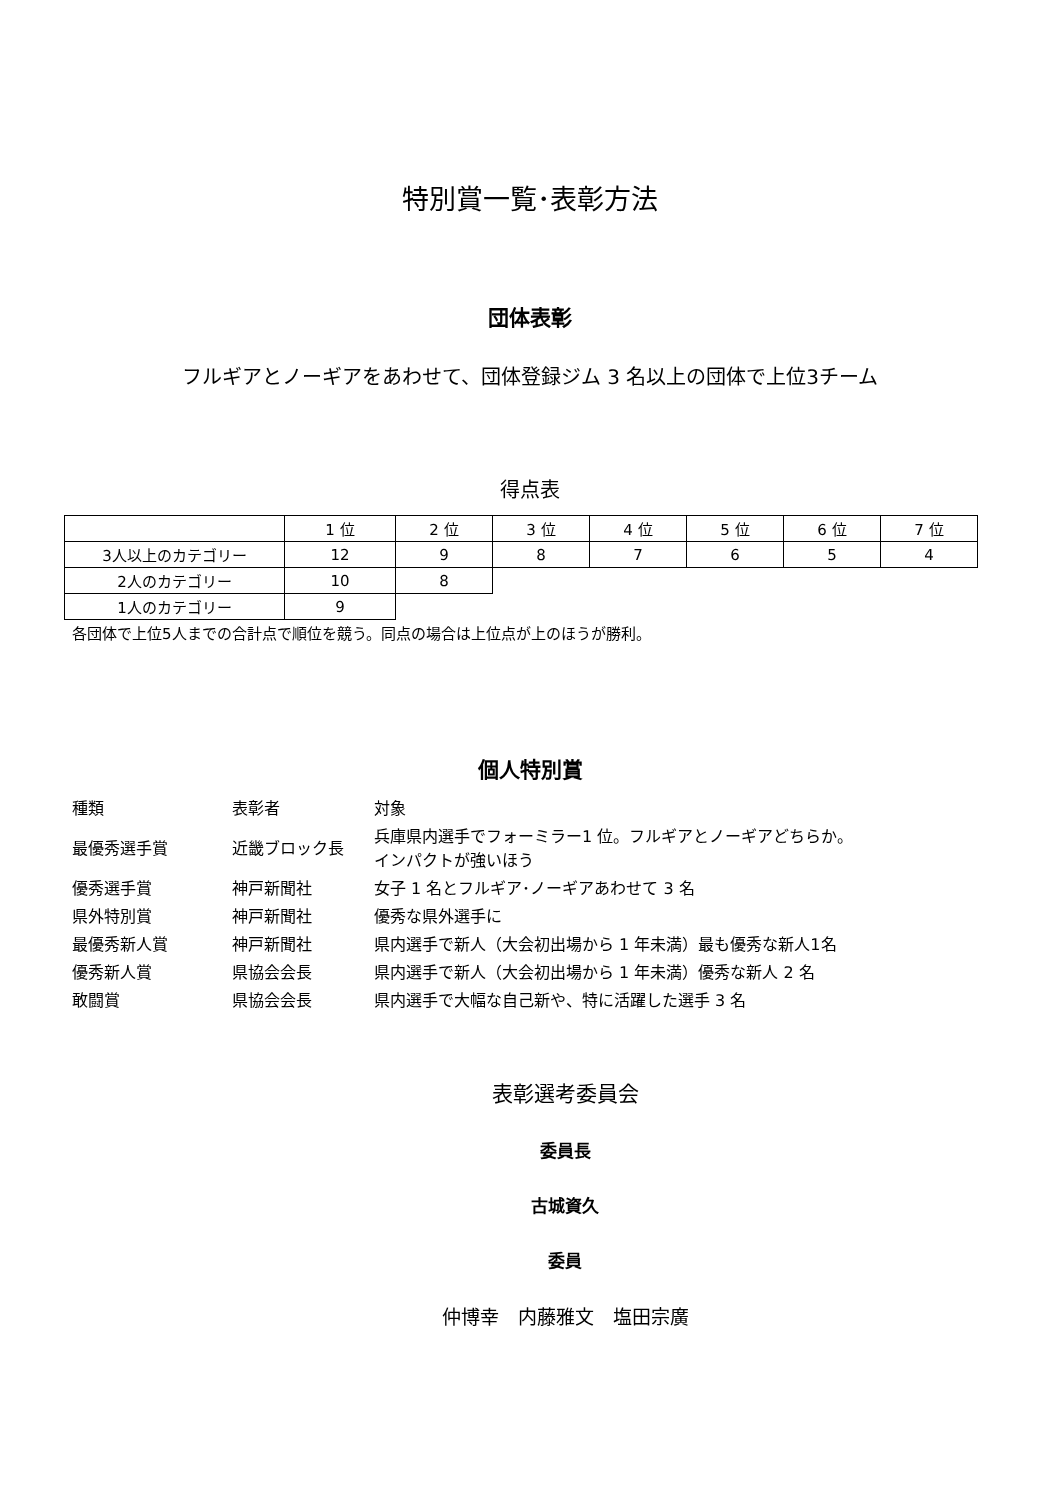特別賞一覧･表彰方法
団体表彰
フルギアとノーギアをあわせて、団体登録ジム 3 名以上の団体で上位3チーム
得点表
| | 1 位 | 2 位 | 3 位 | 4 位 | 5 位 | 6 位 | 7 位 |
| 3人以上のカテゴリー | 12 | 9 | 8 | 7 | 6 | 5 | 4 |
| 2人のカテゴリー | 10 | 8 | | | | | |
| 1人のカテゴリー | 9 | | | | | | |
各団体で上位5人までの合計点で順位を競う。同点の場合は上位点が上のほうが勝利。
個人特別賞
| 種類 | 表彰者 | 対象 |
| 最優秀選手賞 | 近畿ブロック長 | 兵庫県内選手でフォーミラー1 位。フルギアとノーギアどちらか。 インパクトが強いほう |
| 優秀選手賞 | 神戸新聞社 | 女子 1 名とフルギア･ノーギアあわせて 3 名 |
| 県外特別賞 | 神戸新聞社 | 優秀な県外選手に |
| 最優秀新人賞 | 神戸新聞社 | 県内選手で新人（大会初出場から 1 年未満）最も優秀な新人1名 |
| 優秀新人賞 | 県協会会長 | 県内選手で新人（大会初出場から 1 年未満）優秀な新人 2 名 |
| 敢闘賞 | 県協会会長 | 県内選手で大幅な自己新や、特に活躍した選手 3 名 |
表彰選考委員会
委員長
古城資久
委員
仲博幸　内藤雅文　塩田宗廣